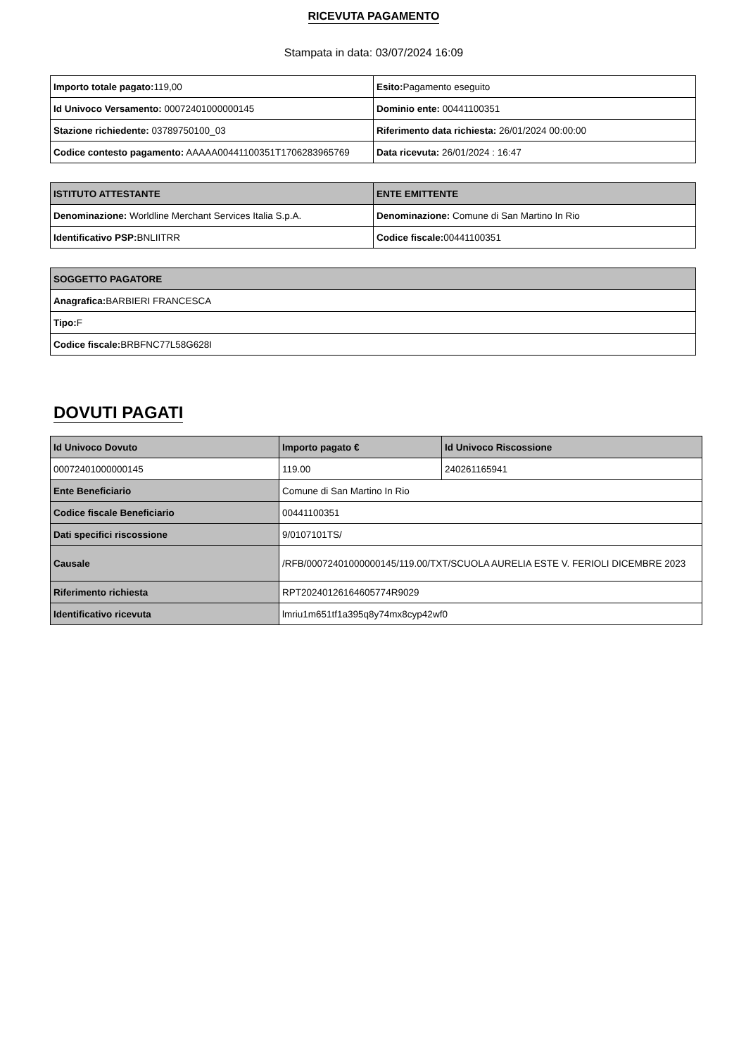RICEVUTA PAGAMENTO
Stampata in data: 03/07/2024 16:09
| Importo totale pagato: 119,00 | Esito: Pagamento eseguito |
| Id Univoco Versamento: 00072401000000145 | Dominio ente: 00441100351 |
| Stazione richiedente: 03789750100_03 | Riferimento data richiesta: 26/01/2024 00:00:00 |
| Codice contesto pagamento: AAAAA00441100351T1706283965769 | Data ricevuta: 26/01/2024 : 16:47 |
| ISTITUTO ATTESTANTE | ENTE EMITTENTE |
| --- | --- |
| Denominazione: Worldline Merchant Services Italia S.p.A. | Denominazione: Comune di San Martino In Rio |
| Identificativo PSP: BNLIITRR | Codice fiscale: 00441100351 |
| SOGGETTO PAGATORE |
| --- |
| Anagrafica: BARBIERI FRANCESCA |
| Tipo: F |
| Codice fiscale: BRBFNC77L58G628I |
DOVUTI PAGATI
| Id Univoco Dovuto | Importo pagato € | Id Univoco Riscossione |
| --- | --- | --- |
| 00072401000000145 | 119.00 | 240261165941 |
| Ente Beneficiario | Comune di San Martino In Rio | |
| Codice fiscale Beneficiario | 00441100351 | |
| Dati specifici riscossione | 9/0107101TS/ | |
| Causale | /RFB/00072401000000145/119.00/TXT/SCUOLA AURELIA ESTE V. FERIOLI DICEMBRE 2023 | |
| Riferimento richiesta | RPT20240126164605774R9029 | |
| Identificativo ricevuta | lmriu1m651tf1a395q8y74mx8cyp42wf0 | |